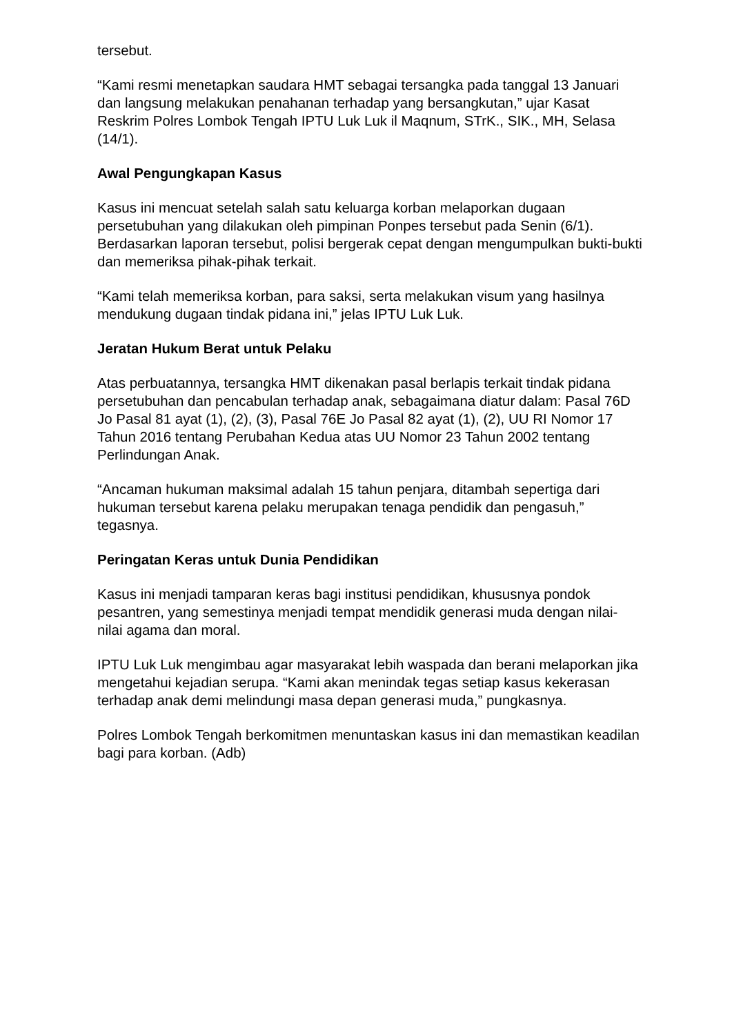tersebut.
“Kami resmi menetapkan saudara HMT sebagai tersangka pada tanggal 13 Januari dan langsung melakukan penahanan terhadap yang bersangkutan,” ujar Kasat Reskrim Polres Lombok Tengah IPTU Luk Luk il Maqnum, STrK., SIK., MH, Selasa (14/1).
Awal Pengungkapan Kasus
Kasus ini mencuat setelah salah satu keluarga korban melaporkan dugaan persetubuhan yang dilakukan oleh pimpinan Ponpes tersebut pada Senin (6/1). Berdasarkan laporan tersebut, polisi bergerak cepat dengan mengumpulkan bukti-bukti dan memeriksa pihak-pihak terkait.
“Kami telah memeriksa korban, para saksi, serta melakukan visum yang hasilnya mendukung dugaan tindak pidana ini,” jelas IPTU Luk Luk.
Jeratan Hukum Berat untuk Pelaku
Atas perbuatannya, tersangka HMT dikenakan pasal berlapis terkait tindak pidana persetubuhan dan pencabulan terhadap anak, sebagaimana diatur dalam: Pasal 76D Jo Pasal 81 ayat (1), (2), (3), Pasal 76E Jo Pasal 82 ayat (1), (2), UU RI Nomor 17 Tahun 2016 tentang Perubahan Kedua atas UU Nomor 23 Tahun 2002 tentang Perlindungan Anak.
“Ancaman hukuman maksimal adalah 15 tahun penjara, ditambah sepertiga dari hukuman tersebut karena pelaku merupakan tenaga pendidik dan pengasuh,” tegasnya.
Peringatan Keras untuk Dunia Pendidikan
Kasus ini menjadi tamparan keras bagi institusi pendidikan, khususnya pondok pesantren, yang semestinya menjadi tempat mendidik generasi muda dengan nilai-nilai agama dan moral.
IPTU Luk Luk mengimbau agar masyarakat lebih waspada dan berani melaporkan jika mengetahui kejadian serupa. “Kami akan menindak tegas setiap kasus kekerasan terhadap anak demi melindungi masa depan generasi muda,” pungkasnya.
Polres Lombok Tengah berkomitmen menuntaskan kasus ini dan memastikan keadilan bagi para korban. (Adb)